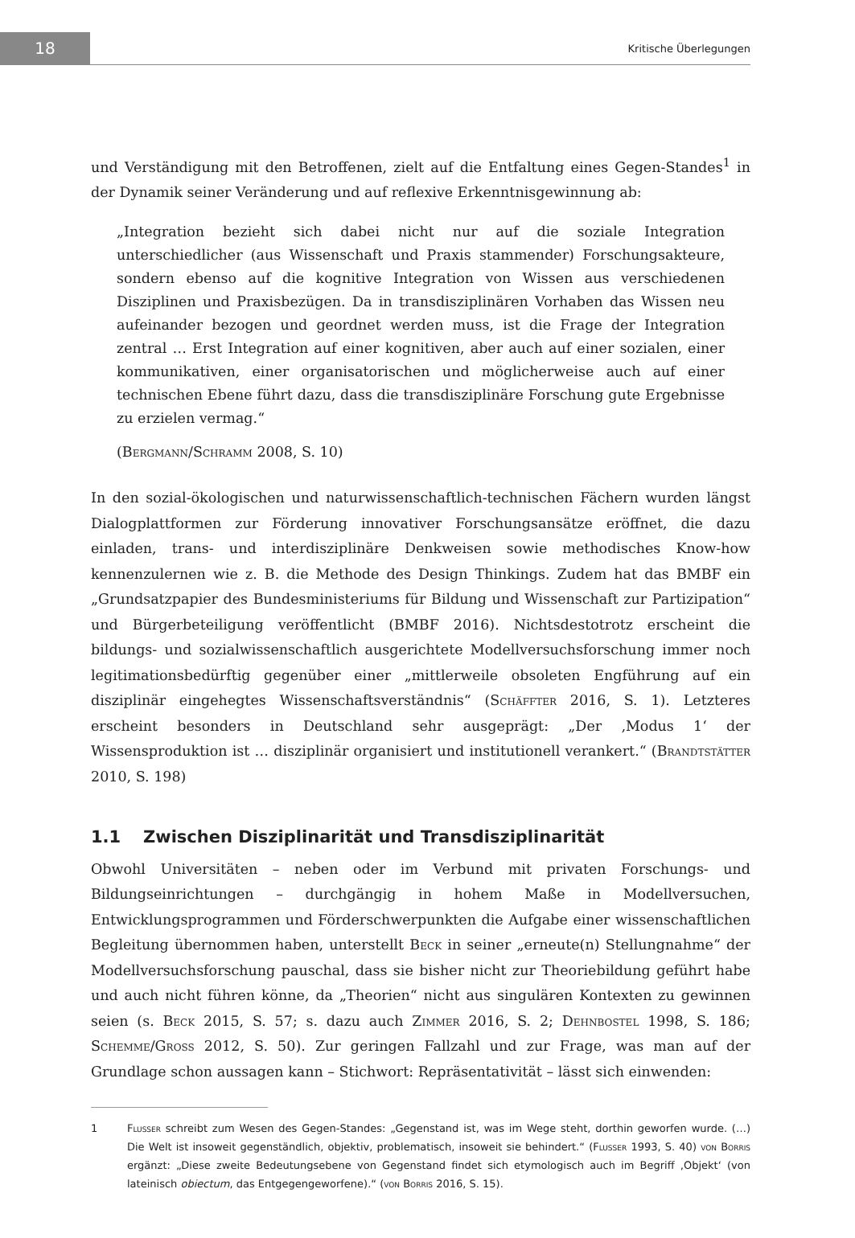18
Kritische Überlegungen
und Verständigung mit den Betroffenen, zielt auf die Entfaltung eines Gegen-Standes<sup>1</sup> in der Dynamik seiner Veränderung und auf reflexive Erkenntnisgewinnung ab:
„Integration bezieht sich dabei nicht nur auf die soziale Integration unterschiedlicher (aus Wissenschaft und Praxis stammender) Forschungsakteure, sondern ebenso auf die kognitive Integration von Wissen aus verschiedenen Disziplinen und Praxisbezügen. Da in transdisziplinären Vorhaben das Wissen neu aufeinander bezogen und geordnet werden muss, ist die Frage der Integration zentral … Erst Integration auf einer kognitiven, aber auch auf einer sozialen, einer kommunikativen, einer organisatorischen und möglicherweise auch auf einer technischen Ebene führt dazu, dass die transdisziplinäre Forschung gute Ergebnisse zu erzielen vermag.“
(Bergmann/Schramm 2008, S. 10)
In den sozial-ökologischen und naturwissenschaftlich-technischen Fächern wurden längst Dialogplattformen zur Förderung innovativer Forschungsansätze eröffnet, die dazu einladen, trans- und interdisziplinäre Denkweisen sowie methodisches Know-how kennenzulernen wie z. B. die Methode des Design Thinkings. Zudem hat das BMBF ein „Grundsatzpapier des Bundesministeriums für Bildung und Wissenschaft zur Partizipation“ und Bürgerbeteiligung veröffentlicht (BMBF 2016). Nichtsdestotrotz erscheint die bildungs- und sozialwissenschaftlich ausgerichtete Modellversuchsforschung immer noch legitimationsbedürftig gegenüber einer „mittlerweile obsoleten Engführung auf ein disziplinär eingehegtes Wissenschaftsverständnis“ (Schäffter 2016, S. 1). Letzteres erscheint besonders in Deutschland sehr ausgeprägt: „Der ‚Modus 1‘ der Wissensproduktion ist … disziplinär organisiert und institutionell verankert.“ (Brandtstätter 2010, S. 198)
1.1 Zwischen Disziplinarität und Transdisziplinarität
Obwohl Universitäten – neben oder im Verbund mit privaten Forschungs- und Bildungseinrichtungen – durchgängig in hohem Maße in Modellversuchen, Entwicklungsprogrammen und Förderschwerpunkten die Aufgabe einer wissenschaftlichen Begleitung übernommen haben, unterstellt Beck in seiner „erneute(n) Stellungnahme“ der Modellversuchsforschung pauschal, dass sie bisher nicht zur Theoriebildung geführt habe und auch nicht führen könne, da „Theorien“ nicht aus singulären Kontexten zu gewinnen seien (s. Beck 2015, S. 57; s. dazu auch Zimmer 2016, S. 2; Dehnbostel 1998, S. 186; Schemme/Gross 2012, S. 50). Zur geringen Fallzahl und zur Frage, was man auf der Grundlage schon aussagen kann – Stichwort: Repräsentativität – lässt sich einwenden:
1 Flusser schreibt zum Wesen des Gegen-Standes: „Gegenstand ist, was im Wege steht, dorthin geworfen wurde. (…) Die Welt ist insoweit gegenständlich, objektiv, problematisch, insoweit sie behindert.“ (Flusser 1993, S. 40) von Borris ergänzt: „Diese zweite Bedeutungsebene von Gegenstand findet sich etymologisch auch im Begriff ‚Objekt‘ (von lateinisch obiectum, das Entgegengeworfene).“ (von Borris 2016, S. 15).